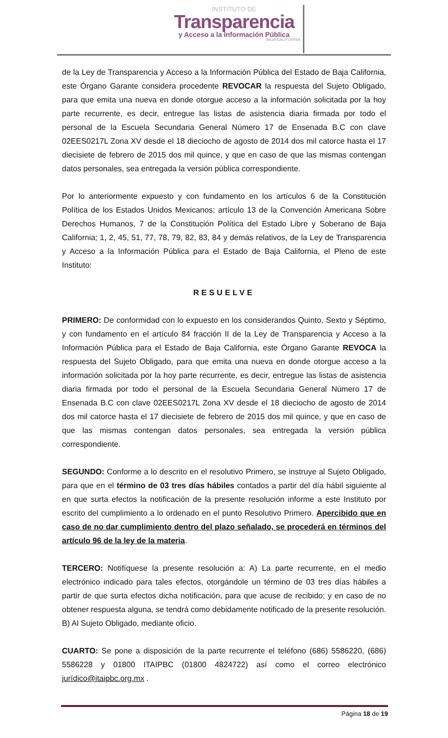INSTITUTO DE
Transparencia
y Acceso a la Información Pública
BAJA CALIFORNIA
de la Ley de Transparencia y Acceso a la Información Pública del Estado de Baja California, este Órgano Garante considera procedente REVOCAR la respuesta del Sujeto Obligado, para que emita una nueva en donde otorgue acceso a la información solicitada por la hoy parte recurrente, es decir, entregue las listas de asistencia diaria firmada por todo el personal de la Escuela Secundaria General Número 17 de Ensenada B.C con clave 02EES0217L Zona XV desde el 18 dieciocho de agosto de 2014 dos mil catorce hasta el 17 diecisiete de febrero de 2015 dos mil quince, y que en caso de que las mismas contengan datos personales, sea entregada la versión pública correspondiente.
Por lo anteriormente expuesto y con fundamento en los artículos 6 de la Constitución Política de los Estados Unidos Mexicanos; artículo 13 de la Convención Americana Sobre Derechos Humanos, 7 de la Constitución Política del Estado Libre y Soberano de Baja California; 1, 2, 45, 51, 77, 78, 79, 82, 83, 84 y demás relativos, de la Ley de Transparencia y Acceso a la Información Pública para el Estado de Baja California, el Pleno de este Instituto:
RESUELVE
PRIMERO: De conformidad con lo expuesto en los considerandos Quinto, Sexto y Séptimo, y con fundamento en el artículo 84 fracción II de la Ley de Transparencia y Acceso a la Información Pública para el Estado de Baja California, este Órgano Garante REVOCA la respuesta del Sujeto Obligado, para que emita una nueva en donde otorgue acceso a la información solicitada por la hoy parte recurrente, es decir, entregue las listas de asistencia diaria firmada por todo el personal de la Escuela Secundaria General Número 17 de Ensenada B.C con clave 02EES0217L Zona XV desde el 18 dieciocho de agosto de 2014 dos mil catorce hasta el 17 diecisiete de febrero de 2015 dos mil quince, y que en caso de que las mismas contengan datos personales, sea entregada la versión pública correspondiente.
SEGUNDO: Conforme a lo descrito en el resolutivo Primero, se instruye al Sujeto Obligado, para que en el término de 03 tres días hábiles contados a partir del día hábil siguiente al en que surta efectos la notificación de la presente resolución informe a este Instituto por escrito del cumplimiento a lo ordenado en el punto Resolutivo Primero. Apercibido que en caso de no dar cumplimiento dentro del plazo señalado, se procederá en términos del artículo 96 de la ley de la materia.
TERCERO: Notifíquese la presente resolución a: A) La parte recurrente, en el medio electrónico indicado para tales efectos, otorgándole un término de 03 tres días hábiles a partir de que surta efectos dicha notificación, para que acuse de recibido; y en caso de no obtener respuesta alguna, se tendrá como debidamente notificado de la presente resolución. B) Al Sujeto Obligado, mediante oficio.
CUARTO: Se pone a disposición de la parte recurrente el teléfono (686) 5586220, (686) 5586228 y 01800 ITAIPBC (01800 4824722) así como el correo electrónico jurídico@itaipbc.org.mx .
Página 18 de 19